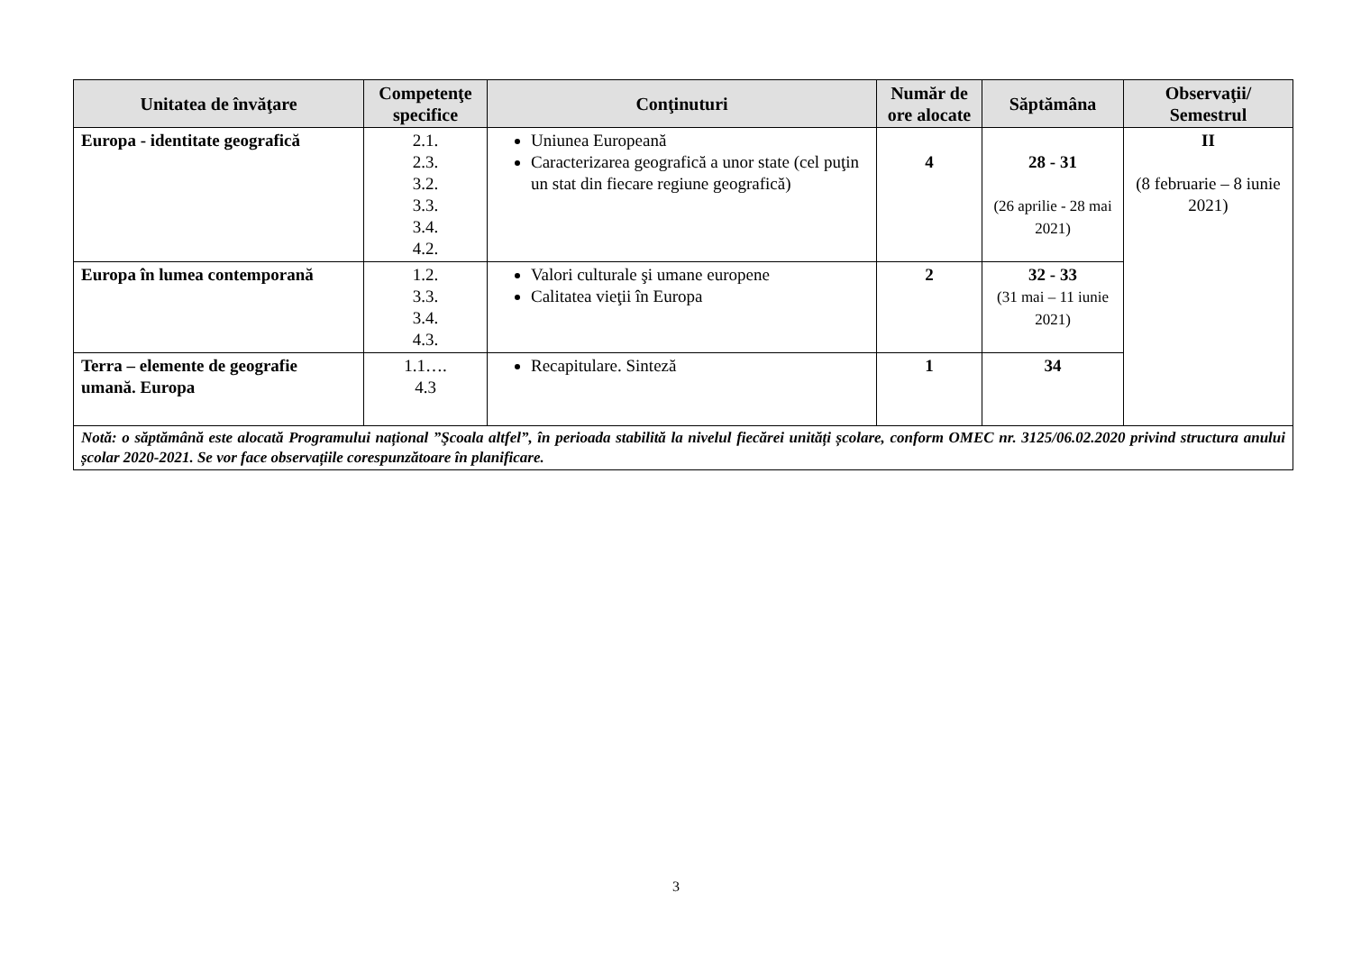| Unitatea de învăţare | Competenţe specifice | Conţinuturi | Număr de ore alocate | Săptămâna | Observaţii/ Semestrul |
| --- | --- | --- | --- | --- | --- |
| Europa - identitate geografică | 2.1. 2.3. 3.2. 3.3. 3.4. 4.2. | Uniunea Europeană Caracterizarea geografică a unor state (cel puţin un stat din fiecare regiune geografică) | 4 | 28 - 31 (26 aprilie - 28 mai 2021) | II (8 februarie – 8 iunie 2021) |
| Europa în lumea contemporană | 1.2. 3.3. 3.4. 4.3. | Valori culturale şi umane europene Calitatea vieţii în Europa | 2 | 32 - 33 (31 mai – 11 iunie 2021) | |
| Terra – elemente de geografie umană. Europa | 1.1…. 4.3 | Recapitulare. Sinteză | 1 | 34 | |
| Notă: o săptămână este alocată Programului național ”Şcoala altfel”, în perioada stabilită la nivelul fiecărei unități școlare, conform OMEC nr. 3125/06.02.2020 privind structura anului școlar 2020-2021. Se vor face observațiile corespunzătoare în planificare. | | | | | |
3